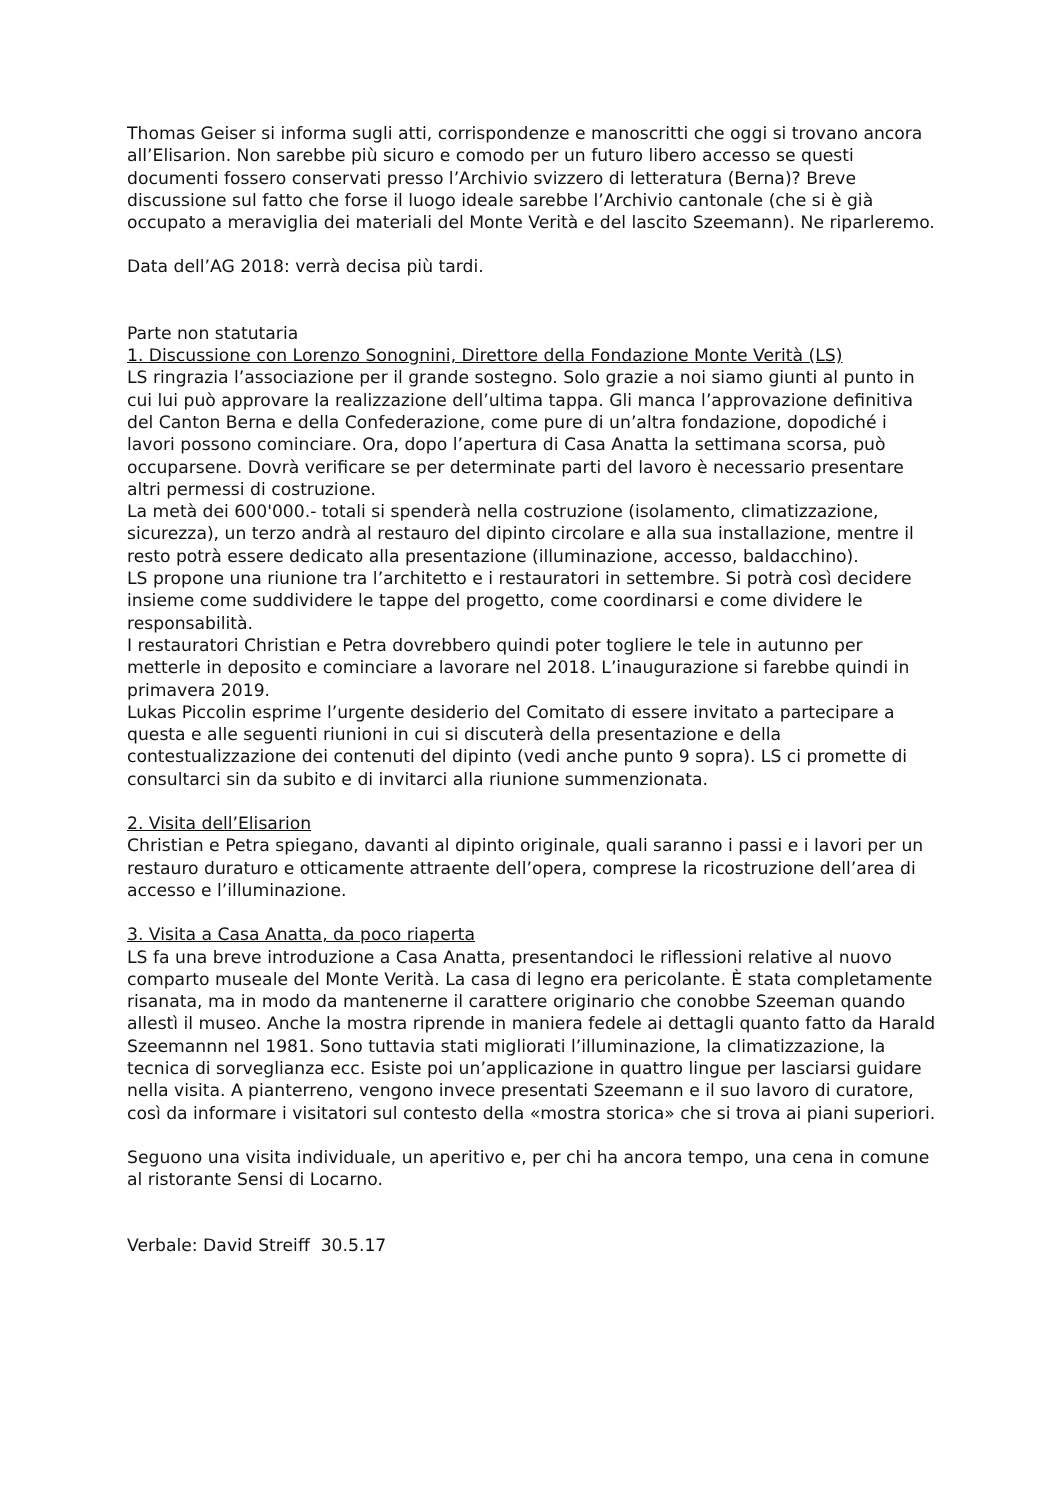Thomas Geiser si informa sugli atti, corrispondenze e manoscritti che oggi si trovano ancora all’Elisarion. Non sarebbe più sicuro e comodo per un futuro libero accesso se questi documenti fossero conservati presso l’Archivio svizzero di letteratura (Berna)? Breve discussione sul fatto che forse il luogo ideale sarebbe l’Archivio cantonale (che si è già occupato a meraviglia dei materiali del Monte Verità e del lascito Szeemann). Ne riparleremo.
Data dell’AG 2018: verrà decisa più tardi.
Parte non statutaria
1. Discussione con Lorenzo Sonognini, Direttore della Fondazione Monte Verità (LS)
LS ringrazia l’associazione per il grande sostegno. Solo grazie a noi siamo giunti al punto in cui lui può approvare la realizzazione dell’ultima tappa. Gli manca l’approvazione definitiva del Canton Berna e della Confederazione, come pure di un’altra fondazione, dopodiché i lavori possono cominciare. Ora, dopo l’apertura di Casa Anatta la settimana scorsa, può occuparsene. Dovrà verificare se per determinate parti del lavoro è necessario presentare altri permessi di costruzione.
La metà dei 600'000.- totali si spenderà nella costruzione (isolamento, climatizzazione, sicurezza), un terzo andrà al restauro del dipinto circolare e alla sua installazione, mentre il resto potrà essere dedicato alla presentazione (illuminazione, accesso, baldacchino).
LS propone una riunione tra l’architetto e i restauratori in settembre. Si potrà così decidere insieme come suddividere le tappe del progetto, come coordinarsi e come dividere le responsabilità.
I restauratori Christian e Petra dovrebbero quindi poter togliere le tele in autunno per metterle in deposito e cominciare a lavorare nel 2018. L’inaugurazione si farebbe quindi in primavera 2019.
Lukas Piccolin esprime l’urgente desiderio del Comitato di essere invitato a partecipare a questa e alle seguenti riunioni in cui si discuterà della presentazione e della contestualizzazione dei contenuti del dipinto (vedi anche punto 9 sopra). LS ci promette di consultarci sin da subito e di invitarci alla riunione summenzionata.
2. Visita dell’Elisarion
Christian e Petra spiegano, davanti al dipinto originale, quali saranno i passi e i lavori per un restauro duraturo e otticamente attraente dell’opera, comprese la ricostruzione dell’area di accesso e l’illuminazione.
3. Visita a Casa Anatta, da poco riaperta
LS fa una breve introduzione a Casa Anatta, presentandoci le riflessioni relative al nuovo comparto museale del Monte Verità. La casa di legno era pericolante. È stata completamente risanata, ma in modo da mantenerne il carattere originario che conobbe Szeeman quando allestì il museo. Anche la mostra riprende in maniera fedele ai dettagli quanto fatto da Harald Szeemannn nel 1981. Sono tuttavia stati migliorati l’illuminazione, la climatizzazione, la tecnica di sorveglianza ecc. Esiste poi un’applicazione in quattro lingue per lasciarsi guidare nella visita. A pianterreno, vengono invece presentati Szeemann e il suo lavoro di curatore, così da informare i visitatori sul contesto della «mostra storica» che si trova ai piani superiori.
Seguono una visita individuale, un aperitivo e, per chi ha ancora tempo, una cena in comune al ristorante Sensi di Locarno.
Verbale: David Streiff 30.5.17